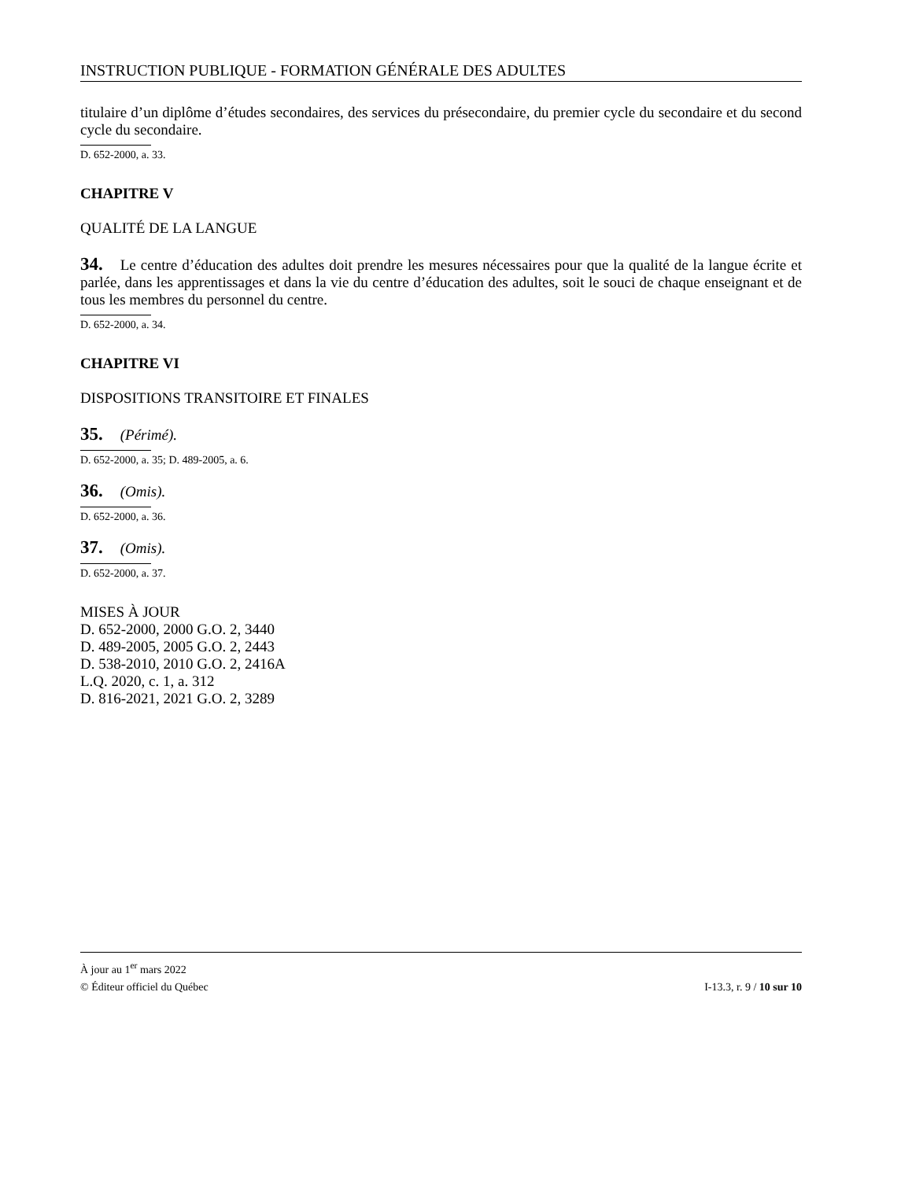INSTRUCTION PUBLIQUE - FORMATION GÉNÉRALE DES ADULTES
titulaire d’un diplôme d’études secondaires, des services du présecondaire, du premier cycle du secondaire et du second cycle du secondaire.
D. 652-2000, a. 33.
CHAPITRE V
QUALITÉ DE LA LANGUE
34. Le centre d’éducation des adultes doit prendre les mesures nécessaires pour que la qualité de la langue écrite et parlée, dans les apprentissages et dans la vie du centre d’éducation des adultes, soit le souci de chaque enseignant et de tous les membres du personnel du centre.
D. 652-2000, a. 34.
CHAPITRE VI
DISPOSITIONS TRANSITOIRE ET FINALES
35. (Périmé).
D. 652-2000, a. 35; D. 489-2005, a. 6.
36. (Omis).
D. 652-2000, a. 36.
37. (Omis).
D. 652-2000, a. 37.
MISES À JOUR
D. 652-2000, 2000 G.O. 2, 3440
D. 489-2005, 2005 G.O. 2, 2443
D. 538-2010, 2010 G.O. 2, 2416A
L.Q. 2020, c. 1, a. 312
D. 816-2021, 2021 G.O. 2, 3289
À jour au 1<sup>er</sup> mars 2022
© Éditeur officiel du Québec I-13.3, r. 9 / 10 sur 10